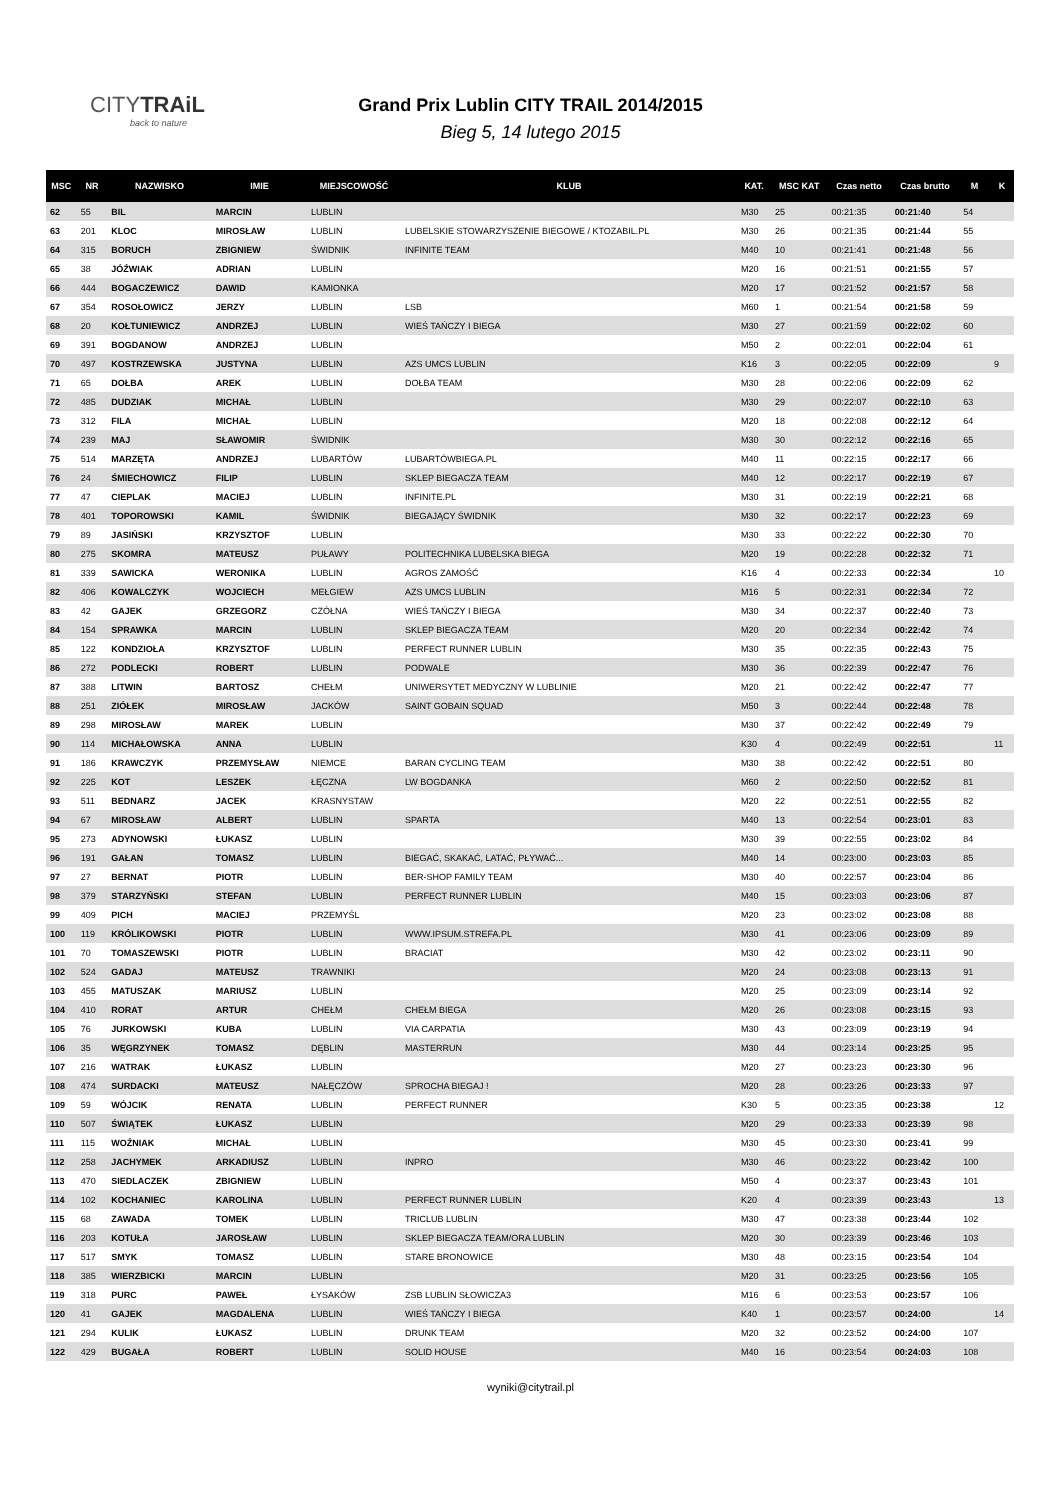CITYTRAiL
back to nature
Grand Prix Lublin CITY TRAIL 2014/2015
Bieg 5, 14 lutego 2015
| MSC | NR | NAZWISKO | IMIE | MIEJSCOWOŚĆ | KLUB | KAT. | MSC KAT | Czas netto | Czas brutto | M | K |
| --- | --- | --- | --- | --- | --- | --- | --- | --- | --- | --- | --- |
| 62 | 55 | BIL | MARCIN | LUBLIN | | M30 | 25 | 00:21:35 | 00:21:40 | 54 | |
| 63 | 201 | KLOC | MIROSŁAW | LUBLIN | LUBELSKIE STOWARZYSZENIE BIEGOWE / KTOZABIL.PL | M30 | 26 | 00:21:35 | 00:21:44 | 55 | |
| 64 | 315 | BORUCH | ZBIGNIEW | ŚWIDNIK | INFINITE TEAM | M40 | 10 | 00:21:41 | 00:21:48 | 56 | |
| 65 | 38 | JÓŹWIAK | ADRIAN | LUBLIN | | M20 | 16 | 00:21:51 | 00:21:55 | 57 | |
| 66 | 444 | BOGACZEWICZ | DAWID | KAMIONKA | | M20 | 17 | 00:21:52 | 00:21:57 | 58 | |
| 67 | 354 | ROSOŁOWICZ | JERZY | LUBLIN | LSB | M60 | 1 | 00:21:54 | 00:21:58 | 59 | |
| 68 | 20 | KOŁTUNIEWICZ | ANDRZEJ | LUBLIN | WIEŚ TAŃCZY I BIEGA | M30 | 27 | 00:21:59 | 00:22:02 | 60 | |
| 69 | 391 | BOGDANOW | ANDRZEJ | LUBLIN | | M50 | 2 | 00:22:01 | 00:22:04 | 61 | |
| 70 | 497 | KOSTRZEWSKA | JUSTYNA | LUBLIN | AZS UMCS LUBLIN | K16 | 3 | 00:22:05 | 00:22:09 | | 9 |
| 71 | 65 | DOŁBA | AREK | LUBLIN | DOŁBA TEAM | M30 | 28 | 00:22:06 | 00:22:09 | 62 | |
| 72 | 485 | DUDZIAK | MICHAŁ | LUBLIN | | M30 | 29 | 00:22:07 | 00:22:10 | 63 | |
| 73 | 312 | FILA | MICHAŁ | LUBLIN | | M20 | 18 | 00:22:08 | 00:22:12 | 64 | |
| 74 | 239 | MAJ | SŁAWOMIR | ŚWIDNIK | | M30 | 30 | 00:22:12 | 00:22:16 | 65 | |
| 75 | 514 | MARZĘTA | ANDRZEJ | LUBARTÓW | LUBARTÓWBIEGA.PL | M40 | 11 | 00:22:15 | 00:22:17 | 66 | |
| 76 | 24 | ŚMIECHOWICZ | FILIP | LUBLIN | SKLEP BIEGACZA TEAM | M40 | 12 | 00:22:17 | 00:22:19 | 67 | |
| 77 | 47 | CIEPLAK | MACIEJ | LUBLIN | INFINITE.PL | M30 | 31 | 00:22:19 | 00:22:21 | 68 | |
| 78 | 401 | TOPOROWSKI | KAMIL | ŚWIDNIK | BIEGAJĄCY ŚWIDNIK | M30 | 32 | 00:22:17 | 00:22:23 | 69 | |
| 79 | 89 | JASIŃSKI | KRZYSZTOF | LUBLIN | | M30 | 33 | 00:22:22 | 00:22:30 | 70 | |
| 80 | 275 | SKOMRA | MATEUSZ | PUŁAWY | POLITECHNIKA LUBELSKA BIEGA | M20 | 19 | 00:22:28 | 00:22:32 | 71 | |
| 81 | 339 | SAWICKA | WERONIKA | LUBLIN | AGROS ZAMOŚĆ | K16 | 4 | 00:22:33 | 00:22:34 | | 10 |
| 82 | 406 | KOWALCZYK | WOJCIECH | MEŁGIEW | AZS UMCS LUBLIN | M16 | 5 | 00:22:31 | 00:22:34 | 72 | |
| 83 | 42 | GAJEK | GRZEGORZ | CZÓŁNA | WIEŚ TAŃCZY I BIEGA | M30 | 34 | 00:22:37 | 00:22:40 | 73 | |
| 84 | 154 | SPRAWKA | MARCIN | LUBLIN | SKLEP BIEGACZA TEAM | M20 | 20 | 00:22:34 | 00:22:42 | 74 | |
| 85 | 122 | KONDZIOŁA | KRZYSZTOF | LUBLIN | PERFECT RUNNER LUBLIN | M30 | 35 | 00:22:35 | 00:22:43 | 75 | |
| 86 | 272 | PODLECKI | ROBERT | LUBLIN | PODWALE | M30 | 36 | 00:22:39 | 00:22:47 | 76 | |
| 87 | 388 | LITWIN | BARTOSZ | CHEŁM | UNIWERSYTET MEDYCZNY W LUBLINIE | M20 | 21 | 00:22:42 | 00:22:47 | 77 | |
| 88 | 251 | ZIÓŁEK | MIROSŁAW | JACKÓW | SAINT GOBAIN SQUAD | M50 | 3 | 00:22:44 | 00:22:48 | 78 | |
| 89 | 298 | MIROSŁAW | MAREK | LUBLIN | | M30 | 37 | 00:22:42 | 00:22:49 | 79 | |
| 90 | 114 | MICHAŁOWSKA | ANNA | LUBLIN | | K30 | 4 | 00:22:49 | 00:22:51 | | 11 |
| 91 | 186 | KRAWCZYK | PRZEMYSŁAW | NIEMCE | BARAN CYCLING TEAM | M30 | 38 | 00:22:42 | 00:22:51 | 80 | |
| 92 | 225 | KOT | LESZEK | ŁĘCZNA | LW BOGDANKA | M60 | 2 | 00:22:50 | 00:22:52 | 81 | |
| 93 | 511 | BEDNARZ | JACEK | KRASNYSTAW | | M20 | 22 | 00:22:51 | 00:22:55 | 82 | |
| 94 | 67 | MIROSŁAW | ALBERT | LUBLIN | SPARTA | M40 | 13 | 00:22:54 | 00:23:01 | 83 | |
| 95 | 273 | ADYNOWSKI | ŁUKASZ | LUBLIN | | M30 | 39 | 00:22:55 | 00:23:02 | 84 | |
| 96 | 191 | GAŁAN | TOMASZ | LUBLIN | BIEGAĆ, SKAKAĆ, LATAĆ, PŁYWAĆ... | M40 | 14 | 00:23:00 | 00:23:03 | 85 | |
| 97 | 27 | BERNAT | PIOTR | LUBLIN | BER-SHOP FAMILY TEAM | M30 | 40 | 00:22:57 | 00:23:04 | 86 | |
| 98 | 379 | STARZYŃSKI | STEFAN | LUBLIN | PERFECT RUNNER LUBLIN | M40 | 15 | 00:23:03 | 00:23:06 | 87 | |
| 99 | 409 | PICH | MACIEJ | PRZEMYŚL | | M20 | 23 | 00:23:02 | 00:23:08 | 88 | |
| 100 | 119 | KRÓLIKOWSKI | PIOTR | LUBLIN | WWW.IPSUM.STREFA.PL | M30 | 41 | 00:23:06 | 00:23:09 | 89 | |
| 101 | 70 | TOMASZEWSKI | PIOTR | LUBLIN | BRACIAT | M30 | 42 | 00:23:02 | 00:23:11 | 90 | |
| 102 | 524 | GADAJ | MATEUSZ | TRAWNIKI | | M20 | 24 | 00:23:08 | 00:23:13 | 91 | |
| 103 | 455 | MATUSZAK | MARIUSZ | LUBLIN | | M20 | 25 | 00:23:09 | 00:23:14 | 92 | |
| 104 | 410 | RORAT | ARTUR | CHEŁM | CHEŁM BIEGA | M20 | 26 | 00:23:08 | 00:23:15 | 93 | |
| 105 | 76 | JURKOWSKI | KUBA | LUBLIN | VIA CARPATIA | M30 | 43 | 00:23:09 | 00:23:19 | 94 | |
| 106 | 35 | WĘGRZYNEK | TOMASZ | DĘBLIN | MASTERRUN | M30 | 44 | 00:23:14 | 00:23:25 | 95 | |
| 107 | 216 | WATRAK | ŁUKASZ | LUBLIN | | M20 | 27 | 00:23:23 | 00:23:30 | 96 | |
| 108 | 474 | SURDACKI | MATEUSZ | NAŁĘCZÓW | SPROCHA BIEGAJ ! | M20 | 28 | 00:23:26 | 00:23:33 | 97 | |
| 109 | 59 | WÓJCIK | RENATA | LUBLIN | PERFECT RUNNER | K30 | 5 | 00:23:35 | 00:23:38 | | 12 |
| 110 | 507 | ŚWIĄTEK | ŁUKASZ | LUBLIN | | M20 | 29 | 00:23:33 | 00:23:39 | 98 | |
| 111 | 115 | WOŹNIAK | MICHAŁ | LUBLIN | | M30 | 45 | 00:23:30 | 00:23:41 | 99 | |
| 112 | 258 | JACHYMEK | ARKADIUSZ | LUBLIN | INPRO | M30 | 46 | 00:23:22 | 00:23:42 | 100 | |
| 113 | 470 | SIEDLACZEK | ZBIGNIEW | LUBLIN | | M50 | 4 | 00:23:37 | 00:23:43 | 101 | |
| 114 | 102 | KOCHANIEC | KAROLINA | LUBLIN | PERFECT RUNNER LUBLIN | K20 | 4 | 00:23:39 | 00:23:43 | | 13 |
| 115 | 68 | ZAWADA | TOMEK | LUBLIN | TRICLUB LUBLIN | M30 | 47 | 00:23:38 | 00:23:44 | 102 | |
| 116 | 203 | KOTUŁA | JAROSŁAW | LUBLIN | SKLEP BIEGACZA TEAM/ORA LUBLIN | M20 | 30 | 00:23:39 | 00:23:46 | 103 | |
| 117 | 517 | SMYK | TOMASZ | LUBLIN | STARE BRONOWICE | M30 | 48 | 00:23:15 | 00:23:54 | 104 | |
| 118 | 385 | WIERZBICKI | MARCIN | LUBLIN | | M20 | 31 | 00:23:25 | 00:23:56 | 105 | |
| 119 | 318 | PURC | PAWEŁ | ŁYSAKÓW | ZSB LUBLIN SŁOWICZA3 | M16 | 6 | 00:23:53 | 00:23:57 | 106 | |
| 120 | 41 | GAJEK | MAGDALENA | LUBLIN | WIEŚ TAŃCZY I BIEGA | K40 | 1 | 00:23:57 | 00:24:00 | | 14 |
| 121 | 294 | KULIK | ŁUKASZ | LUBLIN | DRUNK TEAM | M20 | 32 | 00:23:52 | 00:24:00 | 107 | |
| 122 | 429 | BUGAŁA | ROBERT | LUBLIN | SOLID HOUSE | M40 | 16 | 00:23:54 | 00:24:03 | 108 | |
wyniki@citytrail.pl